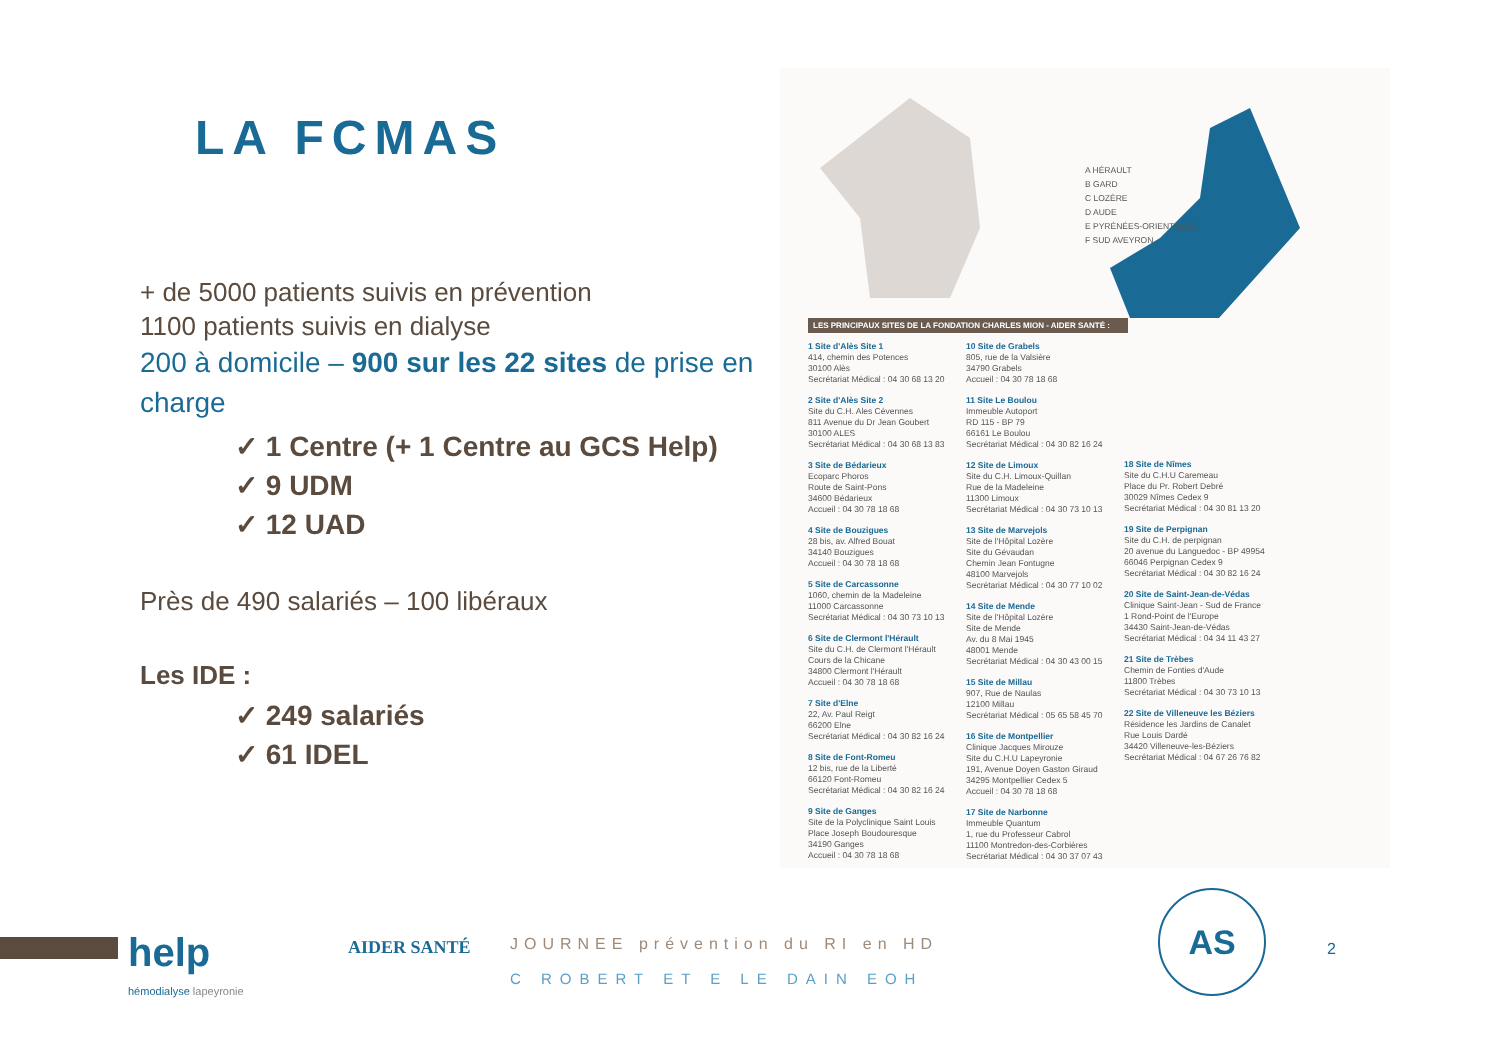LA FCMAS
+ de 5000 patients suivis en prévention
1100 patients suivis en dialyse
200 à domicile – 900 sur les 22 sites de prise en charge
✓ 1 Centre (+ 1 Centre au GCS Help)
✓ 9 UDM
✓ 12 UAD
Près de 490 salariés – 100 libéraux
Les IDE :
✓ 249 salariés
✓ 61 IDEL
A HÉRAULT
B GARD
C LOZÈRE
D AUDE
E PYRÉNÉES-ORIENTALES
F SUD AVEYRON
LES PRINCIPAUX SITES DE LA FONDATION CHARLES MION - AIDER SANTÉ :
1 Site d'Alès Site 1
414, chemin des Potences
30100 Alès
Secrétariat Médical : 04 30 68 13 20
2 Site d'Alès Site 2
Site du C.H. Ales Cévennes
811 Avenue du Dr Jean Goubert
30100 ALES
Secrétariat Médical : 04 30 68 13 83
3 Site de Bédarieux
Ecoparc Phoros
Route de Saint-Pons
34600 Bédarieux
Accueil : 04 30 78 18 68
4 Site de Bouzigues
28 bis, av. Alfred Bouat
34140 Bouzigues
Accueil : 04 30 78 18 68
5 Site de Carcassonne
1060, chemin de la Madeleine
11000 Carcassonne
Secrétariat Médical : 04 30 73 10 13
6 Site de Clermont l'Hérault
Site du C.H. de Clermont l'Hérault
Cours de la Chicane
34800 Clermont l'Hérault
Accueil : 04 30 78 18 68
7 Site d'Elne
22, Av. Paul Reigt
66200 Elne
Secrétariat Médical : 04 30 82 16 24
8 Site de Font-Romeu
12 bis, rue de la Liberté
66120 Font-Romeu
Secrétariat Médical : 04 30 82 16 24
9 Site de Ganges
Site de la Polyclinique Saint Louis
Place Joseph Boudouresque
34190 Ganges
Accueil : 04 30 78 18 68
10 Site de Grabels
805, rue de la Valsière
34790 Grabels
Accueil : 04 30 78 18 68
11 Site Le Boulou
Immeuble Autoport
RD 115 - BP 79
66161 Le Boulou
Secrétariat Médical : 04 30 82 16 24
12 Site de Limoux
Site du C.H. Limoux-Quillan
Rue de la Madeleine
11300 Limoux
Secrétariat Médical : 04 30 73 10 13
13 Site de Marvejols
Site de l'Hôpital Lozère
Site du Gévaudan
Chemin Jean Fontugne
48100 Marvejols
Secrétariat Médical : 04 30 77 10 02
14 Site de Mende
Site de l'Hôpital Lozère
Site de Mende
Av. du 8 Mai 1945
48001 Mende
Secrétariat Médical : 04 30 43 00 15
15 Site de Millau
907, Rue de Naulas
12100 Millau
Secrétariat Médical : 05 65 58 45 70
16 Site de Montpellier
Clinique Jacques Mirouze
Site du C.H.U Lapeyronie
191, Avenue Doyen Gaston Giraud
34295 Montpellier Cedex 5
Accueil : 04 30 78 18 68
17 Site de Narbonne
Immeuble Quantum
1, rue du Professeur Cabrol
11100 Montredon-des-Corbières
Secrétariat Médical : 04 30 37 07 43
18 Site de Nîmes
Site du C.H.U Caremeau
Place du Pr. Robert Debré
30029 Nîmes Cedex 9
Secrétariat Médical : 04 30 81 13 20
19 Site de Perpignan
Site du C.H. de perpignan
20 avenue du Languedoc - BP 49954
66046 Perpignan Cedex 9
Secrétariat Médical : 04 30 82 16 24
20 Site de Saint-Jean-de-Védas
Clinique Saint-Jean - Sud de France
1 Rond-Point de l'Europe
34430 Saint-Jean-de-Védas
Secrétariat Médical : 04 34 11 43 27
21 Site de Trèbes
Chemin de Fonties d'Aude
11800 Trèbes
Secrétariat Médical : 04 30 73 10 13
22 Site de Villeneuve les Béziers
Résidence les Jardins de Canalet
Rue Louis Dardé
34420 Villeneuve-les-Béziers
Secrétariat Médical : 04 67 26 76 82
help
hémodialyse lapeyronie
AIDER SANTÉ JOURNEE prévention du RI en HD
C ROBERT ET E LE DAIN EOH
AS
2